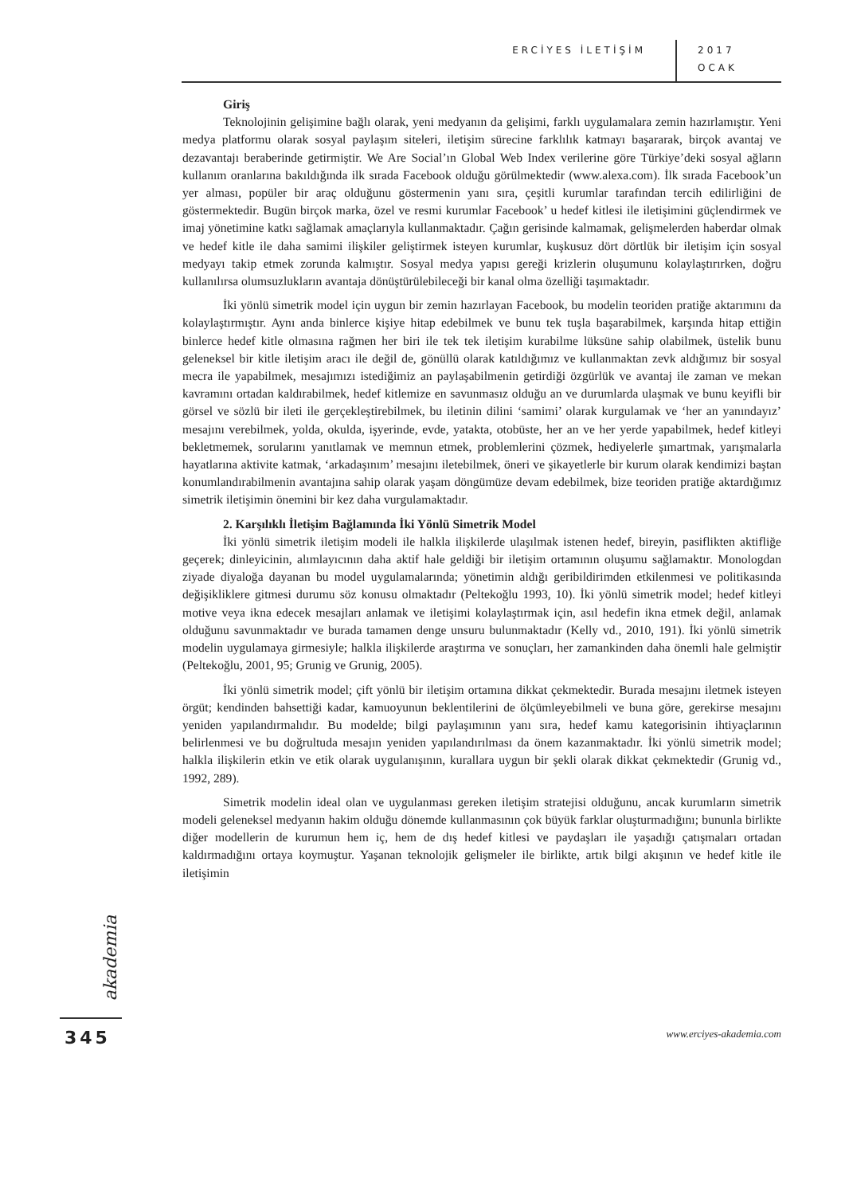ERCİYES İLETİŞİM
2017
OCAK
Giriş
Teknolojinin gelişimine bağlı olarak, yeni medyanın da gelişimi, farklı uygulamalara zemin hazırlamıştır. Yeni medya platformu olarak sosyal paylaşım siteleri, iletişim sürecine farklılık katmayı başararak, birçok avantaj ve dezavantajı beraberinde getirmiştir. We Are Social’ın Global Web Index verilerine göre Türkiye’deki sosyal ağların kullanım oranlarına bakıldığında ilk sırada Facebook olduğu görülmektedir (www.alexa.com). İlk sırada Facebook’un yer alması, popüler bir araç olduğunu göstermenin yanı sıra, çeşitli kurumlar tarafından tercih edilirliğini de göstermektedir. Bugün birçok marka, özel ve resmi kurumlar Facebook’ u hedef kitlesi ile iletişimini güçlendirmek ve imaj yönetimine katkı sağlamak amaçlarıyla kullanmaktadır. Çağın gerisinde kalmamak, gelişmelerden haberdar olmak ve hedef kitle ile daha samimi ilişkiler geliştirmek isteyen kurumlar, kuşkusuz dört dörtlük bir iletişim için sosyal medyayı takip etmek zorunda kalmıştır. Sosyal medya yapısı gereği krizlerin oluşumunu kolaylaştırırken, doğru kullanılırsa olumsuzlukların avantaja dönüştürülebileceği bir kanal olma özelliği taşımaktadır.
İki yönlü simetrik model için uygun bir zemin hazırlayan Facebook, bu modelin teoriden pratiğe aktarımını da kolaylaştırmıştır. Aynı anda binlerce kişiye hitap edebilmek ve bunu tek tuşla başarabilmek, karşında hitap ettiğin binlerce hedef kitle olmasına rağmen her biri ile tek tek iletişim kurabilme lüksüne sahip olabilmek, üstelik bunu geleneksel bir kitle iletişim aracı ile değil de, gönüllü olarak katıldığımız ve kullanmaktan zevk aldığımız bir sosyal mecra ile yapabilmek, mesajımızı istediğimiz an paylaşabilmenin getirdiği özgürlük ve avantaj ile zaman ve mekan kavramını ortadan kaldırabilmek, hedef kitlemize en savunmasız olduğu an ve durumlarda ulaşmak ve bunu keyifli bir görsel ve sözlü bir ileti ile gerçekleştirebilmek, bu iletinin dilini ‘samimi’ olarak kurgulamak ve ‘her an yanındayız’ mesajını verebilmek, yolda, okulda, işyerinde, evde, yatakta, otobüste, her an ve her yerde yapabilmek, hedef kitleyi bekletmemek, sorularını yanıtlamak ve memnun etmek, problemlerini çözmek, hediyelerle şımartmak, yarışmalarla hayatlarına aktivite katmak, ‘arkadaşınım’ mesajını iletebilmek, öneri ve şikayetlerle bir kurum olarak kendimizi baştan konumlandırabilmenin avantajına sahip olarak yaşam döngümüze devam edebilmek, bize teoriden pratiğe aktardığımız simetrik iletişimin önemini bir kez daha vurgulamaktadır.
2. Karşılıklı İletişim Bağlamında İki Yönlü Simetrik Model
İki yönlü simetrik iletişim modeli ile halkla ilişkilerde ulaşılmak istenen hedef, bireyin, pasiflikten aktifliğe geçerek; dinleyicinin, alımlayıcının daha aktif hale geldiği bir iletişim ortamının oluşumu sağlamaktır. Monologdan ziyade diyaloğa dayanan bu model uygulamalarında; yönetimin aldığı geribildirimden etkilenmesi ve politikasında değişikliklere gitmesi durumu söz konusu olmaktadır (Peltekoğlu 1993, 10). İki yönlü simetrik model; hedef kitleyi motive veya ikna edecek mesajları anlamak ve iletişimi kolaylaştırmak için, asıl hedefin ikna etmek değil, anlamak olduğunu savunmaktadır ve burada tamamen denge unsuru bulunmaktadır (Kelly vd., 2010, 191). İki yönlü simetrik modelin uygulamaya girmesiyle; halkla ilişkilerde araştırma ve sonuçları, her zamankinden daha önemli hale gelmiştir (Peltekoğlu, 2001, 95; Grunig ve Grunig, 2005).
İki yönlü simetrik model; çift yönlü bir iletişim ortamına dikkat çekmektedir. Burada mesajını iletmek isteyen örgüt; kendinden bahsettiği kadar, kamuoyunun beklentilerini de ölçümleyebilmeli ve buna göre, gerekirse mesajını yeniden yapılandırmalıdır. Bu modelde; bilgi paylaşımının yanı sıra, hedef kamu kategorisinin ihtiyaçlarının belirlenmesi ve bu doğrultuda mesajın yeniden yapılandırılması da önem kazanmaktadır. İki yönlü simetrik model; halkla ilişkilerin etkin ve etik olarak uygulanışının, kurallara uygun bir şekli olarak dikkat çekmektedir (Grunig vd., 1992, 289).
Simetrik modelin ideal olan ve uygulanması gereken iletişim stratejisi olduğunu, ancak kurumların simetrik modeli geleneksel medyanın hakim olduğu dönemde kullanmasının çok büyük farklar oluşturmadığını; bununla birlikte diğer modellerin de kurumun hem iç, hem de dış hedef kitlesi ve paydaşları ile yaşadığı çatışmaları ortadan kaldırmadığını ortaya koymuştur. Yaşanan teknolojik gelişmeler ile birlikte, artık bilgi akışının ve hedef kitle ile iletişimin
akademia
345
www.erciyes-akademia.com